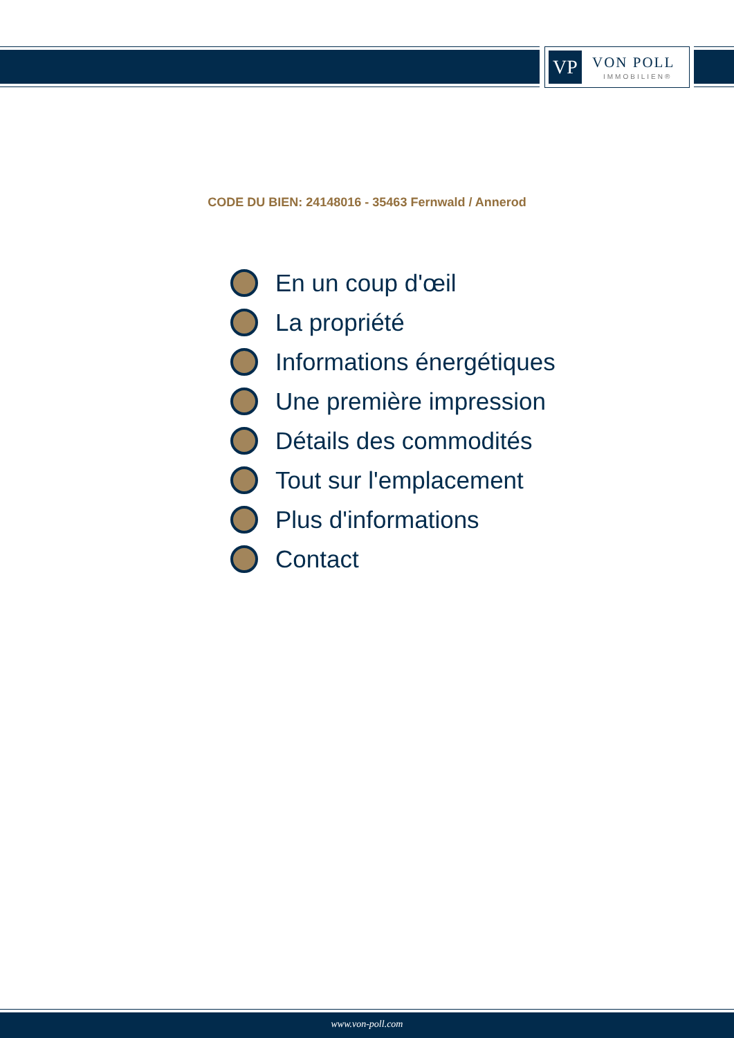VP VON POLL
IMMOBILIEN®
CODE DU BIEN: 24148016 - 35463 Fernwald / Annerod
En un coup d'œil
La propriété
Informations énergétiques
Une première impression
Détails des commodités
Tout sur l'emplacement
Plus d'informations
Contact
www.von-poll.com